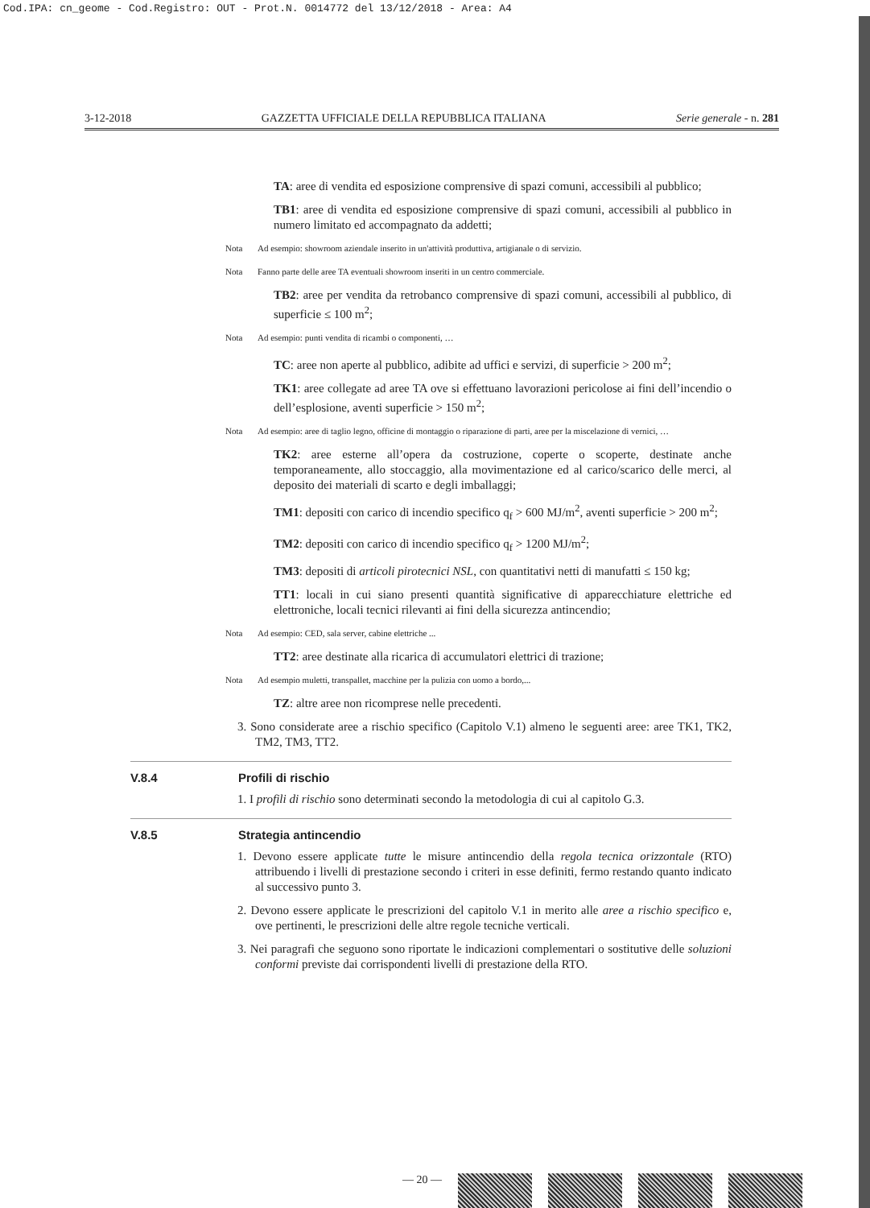Cod.IPA: cn_geome - Cod.Registro: OUT - Prot.N. 0014772 del 13/12/2018 - Area: A4
3-12-2018 GAZZETTA UFFICIALE DELLA REPUBBLICA ITALIANA Serie generale - n. 281
TA: aree di vendita ed esposizione comprensive di spazi comuni, accessibili al pubblico;
TB1: aree di vendita ed esposizione comprensive di spazi comuni, accessibili al pubblico in numero limitato ed accompagnato da addetti;
Nota Ad esempio: showroom aziendale inserito in un'attività produttiva, artigianale o di servizio.
Nota Fanno parte delle aree TA eventuali showroom inseriti in un centro commerciale.
TB2: aree per vendita da retrobanco comprensive di spazi comuni, accessibili al pubblico, di superficie ≤ 100 m<sup>2</sup>;
Nota Ad esempio: punti vendita di ricambi o componenti, …
TC: aree non aperte al pubblico, adibite ad uffici e servizi, di superficie > 200 m<sup>2</sup>;
TK1: aree collegate ad aree TA ove si effettuano lavorazioni pericolose ai fini dell’incendio o dell’esplosione, aventi superficie > 150 m<sup>2</sup>;
Nota Ad esempio: aree di taglio legno, officine di montaggio o riparazione di parti, aree per la miscelazione di vernici, …
TK2: aree esterne all’opera da costruzione, coperte o scoperte, destinate anche temporaneamente, allo stoccaggio, alla movimentazione ed al carico/scarico delle merci, al deposito dei materiali di scarto e degli imballaggi;
TM1: depositi con carico di incendio specifico q<sub>f</sub> > 600 MJ/m<sup>2</sup>, aventi superficie > 200 m<sup>2</sup>;
TM2: depositi con carico di incendio specifico q<sub>f</sub> > 1200 MJ/m<sup>2</sup>;
TM3: depositi di articoli pirotecnici NSL, con quantitativi netti di manufatti ≤ 150 kg;
TT1: locali in cui siano presenti quantità significative di apparecchiature elettriche ed elettroniche, locali tecnici rilevanti ai fini della sicurezza antincendio;
Nota Ad esempio: CED, sala server, cabine elettriche ...
TT2: aree destinate alla ricarica di accumulatori elettrici di trazione;
Nota Ad esempio muletti, transpallet, macchine per la pulizia con uomo a bordo,...
TZ: altre aree non ricomprese nelle precedenti.
3. Sono considerate aree a rischio specifico (Capitolo V.1) almeno le seguenti aree: aree TK1, TK2, TM2, TM3, TT2.
V.8.4 Profili di rischio
1. I profili di rischio sono determinati secondo la metodologia di cui al capitolo G.3.
V.8.5 Strategia antincendio
1. Devono essere applicate tutte le misure antincendio della regola tecnica orizzontale (RTO) attribuendo i livelli di prestazione secondo i criteri in esse definiti, fermo restando quanto indicato al successivo punto 3.
2. Devono essere applicate le prescrizioni del capitolo V.1 in merito alle aree a rischio specifico e, ove pertinenti, le prescrizioni delle altre regole tecniche verticali.
3. Nei paragrafi che seguono sono riportate le indicazioni complementari o sostitutive delle soluzioni conformi previste dai corrispondenti livelli di prestazione della RTO.
— 20 —